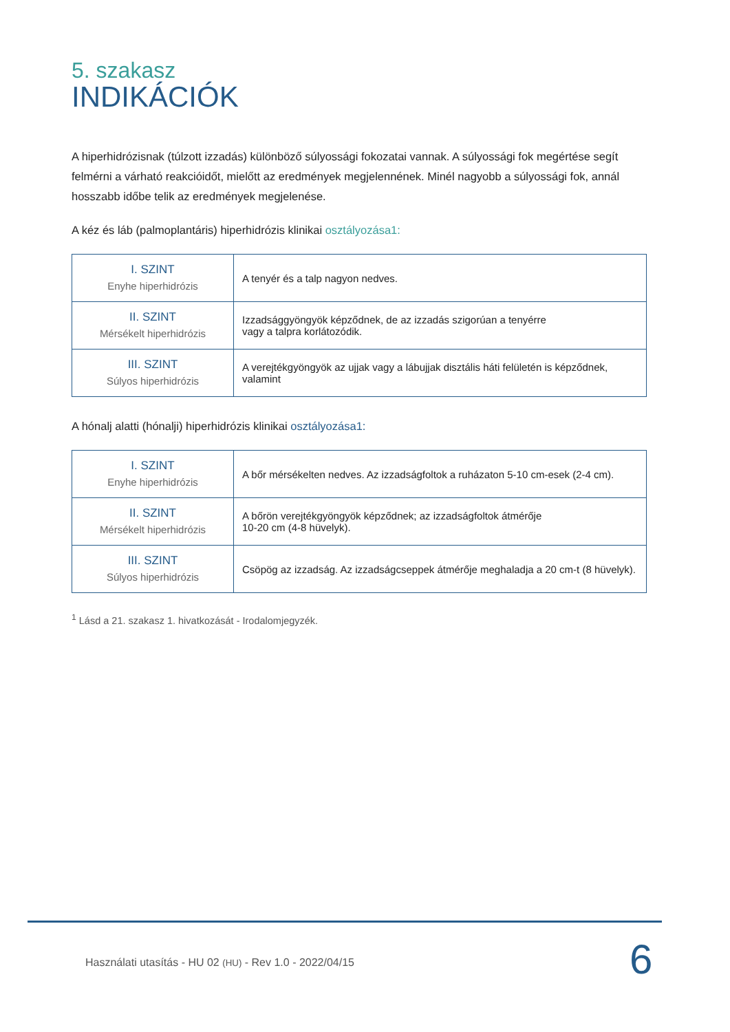5. szakasz
INDIKÁCIÓK
A hiperhidrózisnak (túlzott izzadás) különböző súlyossági fokozatai vannak. A súlyossági fok megértése segít felmérni a várható reakcióidőt, mielőtt az eredmények megjelennének. Minél nagyobb a súlyossági fok, annál hosszabb időbe telik az eredmények megjelenése.
A kéz és láb (palmoplantáris) hiperhidrózis klinikai osztályozása1:
| I. SZINT Enyhe hiperhidrózis | A tenyér és a talp nagyon nedves. |
| II. SZINT Mérsékelt hiperhidrózis | Izzadsággyöngyök képződnek, de az izzadás szigorúan a tenyérre vagy a talpra korlátozódik. |
| III. SZINT Súlyos hiperhidrózis | A verejtékgyöngyök az ujjak vagy a lábujjak disztális háti felületén is képződnek, valamint |
A hónalj alatti (hónalji) hiperhidrózis klinikai osztályozása1:
| I. SZINT Enyhe hiperhidrózis | A bőr mérsékelten nedves. Az izzadságfoltok a ruházaton 5-10 cm-esek (2-4 cm). |
| II. SZINT Mérsékelt hiperhidrózis | A bőrön verejtékgyöngyök képződnek; az izzadságfoltok átmérője 10-20 cm (4-8 hüvelyk). |
| III. SZINT Súlyos hiperhidrózis | Csöpög az izzadság. Az izzadságcseppek átmérője meghaladja a 20 cm-t (8 hüvelyk). |
<sup>1</sup> Lásd a 21. szakasz 1. hivatkozását - Irodalomjegyzék.
6
Használati utasítás - HU 02 (HU) - Rev 1.0 - 2022/04/15